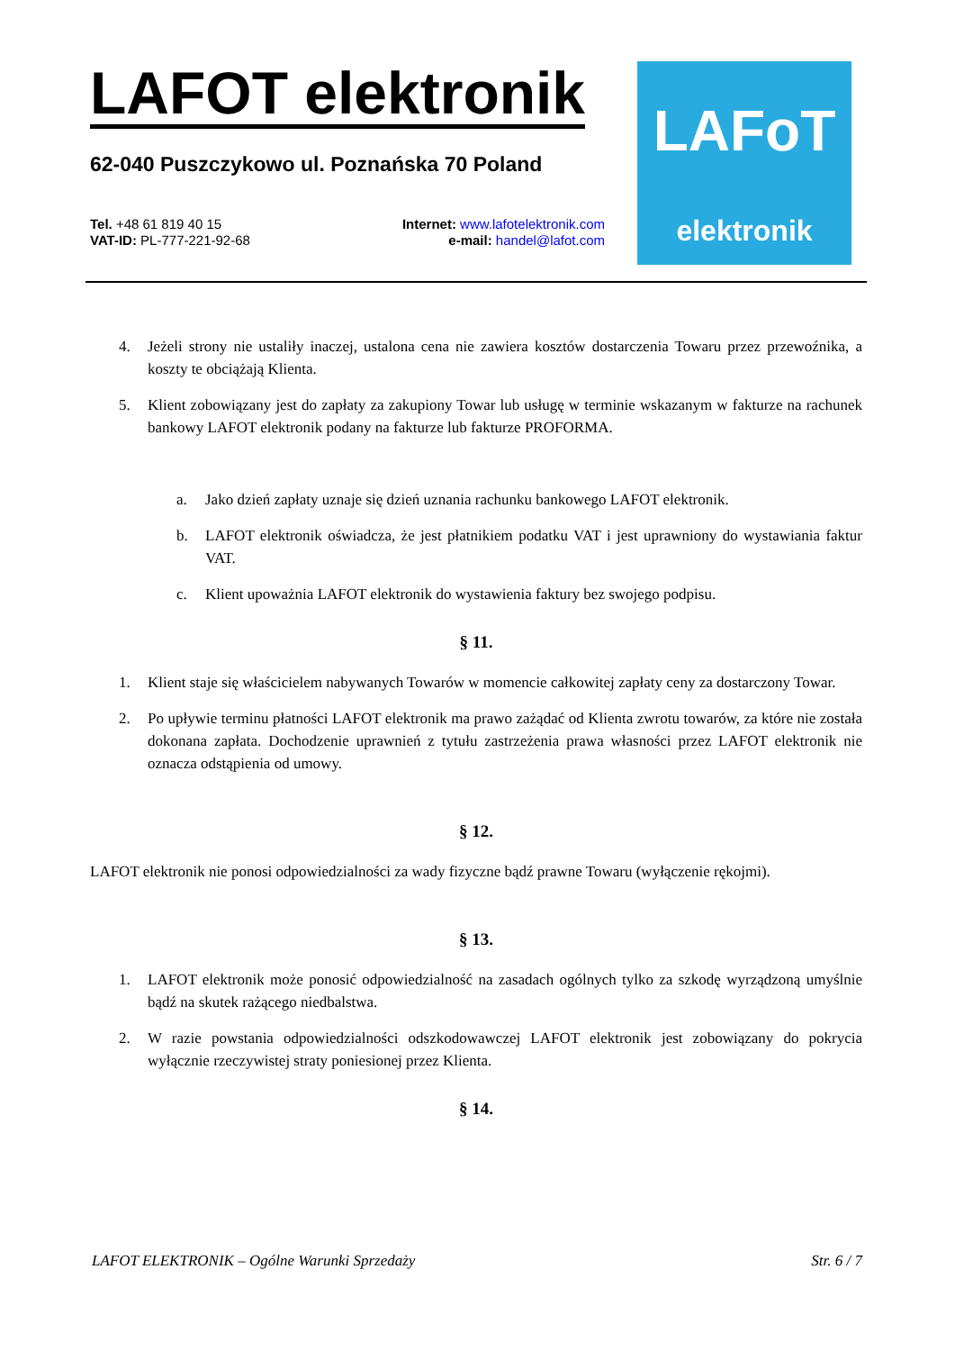LAFOT elektronik
62-040 Puszczykowo ul. Poznańska 70 Poland
Tel. +48 61 819 40 15
VAT-ID: PL-777-221-92-68
Internet: www.lafotelektronik.com
e-mail: handel@lafot.com
LAFoT
elektronik
4. Jeżeli strony nie ustaliły inaczej, ustalona cena nie zawiera kosztów dostarczenia Towaru przez przewoźnika, a koszty te obciążają Klienta.
5. Klient zobowiązany jest do zapłaty za zakupiony Towar lub usługę w terminie wskazanym w fakturze na rachunek bankowy LAFOT elektronik podany na fakturze lub fakturze PROFORMA.
a. Jako dzień zapłaty uznaje się dzień uznania rachunku bankowego LAFOT elektronik.
b. LAFOT elektronik oświadcza, że jest płatnikiem podatku VAT i jest uprawniony do wystawiania faktur VAT.
c. Klient upoważnia LAFOT elektronik do wystawienia faktury bez swojego podpisu.
§ 11.
1. Klient staje się właścicielem nabywanych Towarów w momencie całkowitej zapłaty ceny za dostarczony Towar.
2. Po upływie terminu płatności LAFOT elektronik ma prawo zażądać od Klienta zwrotu towarów, za które nie została dokonana zapłata. Dochodzenie uprawnień z tytułu zastrzeżenia prawa własności przez LAFOT elektronik nie oznacza odstąpienia od umowy.
§ 12.
LAFOT elektronik nie ponosi odpowiedzialności za wady fizyczne bądź prawne Towaru (wyłączenie rękojmi).
§ 13.
1. LAFOT elektronik może ponosić odpowiedzialność na zasadach ogólnych tylko za szkodę wyrządzoną umyślnie bądź na skutek rażącego niedbalstwa.
2. W razie powstania odpowiedzialności odszkodowawczej LAFOT elektronik jest zobowiązany do pokrycia wyłącznie rzeczywistej straty poniesionej przez Klienta.
§ 14.
LAFOT ELEKTRONIK – Ogólne Warunki Sprzedaży Str. 6 / 7